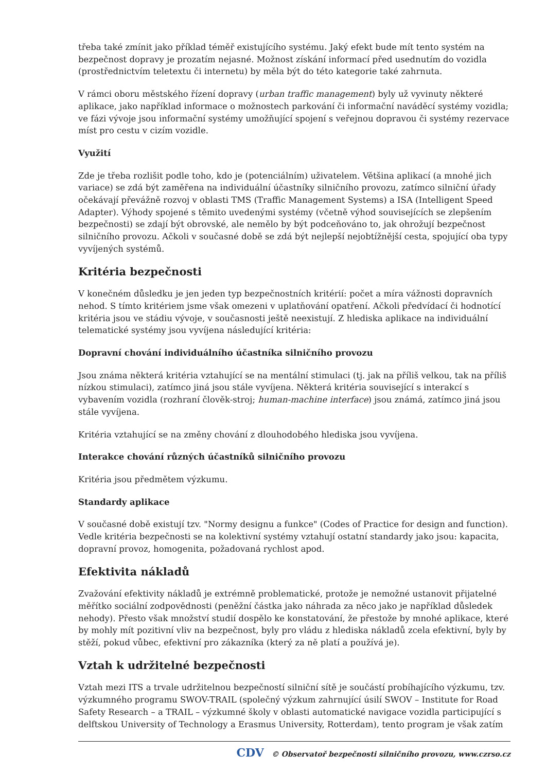třeba také zmínit jako příklad téměř existujícího systému. Jaký efekt bude mít tento systém na bezpečnost dopravy je prozatím nejasné. Možnost získání informací před usednutím do vozidla (prostřednictvím teletextu či internetu) by měla být do této kategorie také zahrnuta.
V rámci oboru městského řízení dopravy (urban traffic management) byly už vyvinuty některé aplikace, jako například informace o možnostech parkování či informační naváděcí systémy vozidla; ve fázi vývoje jsou informační systémy umožňující spojení s veřejnou dopravou či systémy rezervace míst pro cestu v cizím vozidle.
Využití
Zde je třeba rozlišit podle toho, kdo je (potenciálním) uživatelem. Většina aplikací (a mnohé jich variace) se zdá být zaměřena na individuální účastníky silničního provozu, zatímco silniční úřady očekávají převážně rozvoj v oblasti TMS (Traffic Management Systems) a ISA (Intelligent Speed Adapter). Výhody spojené s těmito uvedenými systémy (včetně výhod souvisejících se zlepšením bezpečnosti) se zdají být obrovské, ale nemělo by být podceňováno to, jak ohrožují bezpečnost silničního provozu. Ačkoli v současné době se zdá být nejlepší nejobtížnější cesta, spojující oba typy vyvíjených systémů.
Kritéria bezpečnosti
V konečném důsledku je jen jeden typ bezpečnostních kritérií: počet a míra vážnosti dopravních nehod. S tímto kritériem jsme však omezeni v uplatňování opatření. Ačkoli předvídací či hodnotící kritéria jsou ve stádiu vývoje, v současnosti ještě neexistují. Z hlediska aplikace na individuální telematické systémy jsou vyvíjena následující kritéria:
Dopravní chování individuálního účastníka silničního provozu
Jsou známa některá kritéria vztahující se na mentální stimulaci (tj. jak na příliš velkou, tak na příliš nízkou stimulaci), zatímco jiná jsou stále vyvíjena. Některá kritéria související s interakcí s vybavením vozidla (rozhraní člověk-stroj; human-machine interface) jsou známá, zatímco jiná jsou stále vyvíjena.
Kritéria vztahující se na změny chování z dlouhodobého hlediska jsou vyvíjena.
Interakce chování různých účastníků silničního provozu
Kritéria jsou předmětem výzkumu.
Standardy aplikace
V současné době existují tzv. "Normy designu a funkce" (Codes of Practice for design and function). Vedle kritéria bezpečnosti se na kolektivní systémy vztahují ostatní standardy jako jsou: kapacita, dopravní provoz, homogenita, požadovaná rychlost apod.
Efektivita nákladů
Zvažování efektivity nákladů je extrémně problematické, protože je nemožné ustanovit přijatelné měřítko sociální zodpovědnosti (peněžní částka jako náhrada za něco jako je například důsledek nehody). Přesto však množství studií dospělo ke konstatování, že přestože by mnohé aplikace, které by mohly mít pozitivní vliv na bezpečnost, byly pro vládu z hlediska nákladů zcela efektivní, byly by stěží, pokud vůbec, efektivní pro zákazníka (který za ně platí a používá je).
Vztah k udržitelné bezpečnosti
Vztah mezi ITS a trvale udržitelnou bezpečností silniční sítě je součástí probíhajícího výzkumu, tzv. výzkumného programu SWOV-TRAIL (společný výzkum zahrnující úsilí SWOV – Institute for Road Safety Research – a TRAIL – výzkumné školy v oblasti automatické navigace vozidla participující s delftskou University of Technology a Erasmus University, Rotterdam), tento program je však zatím
CDV © Observatoř bezpečnosti silničního provozu, www.czrso.cz